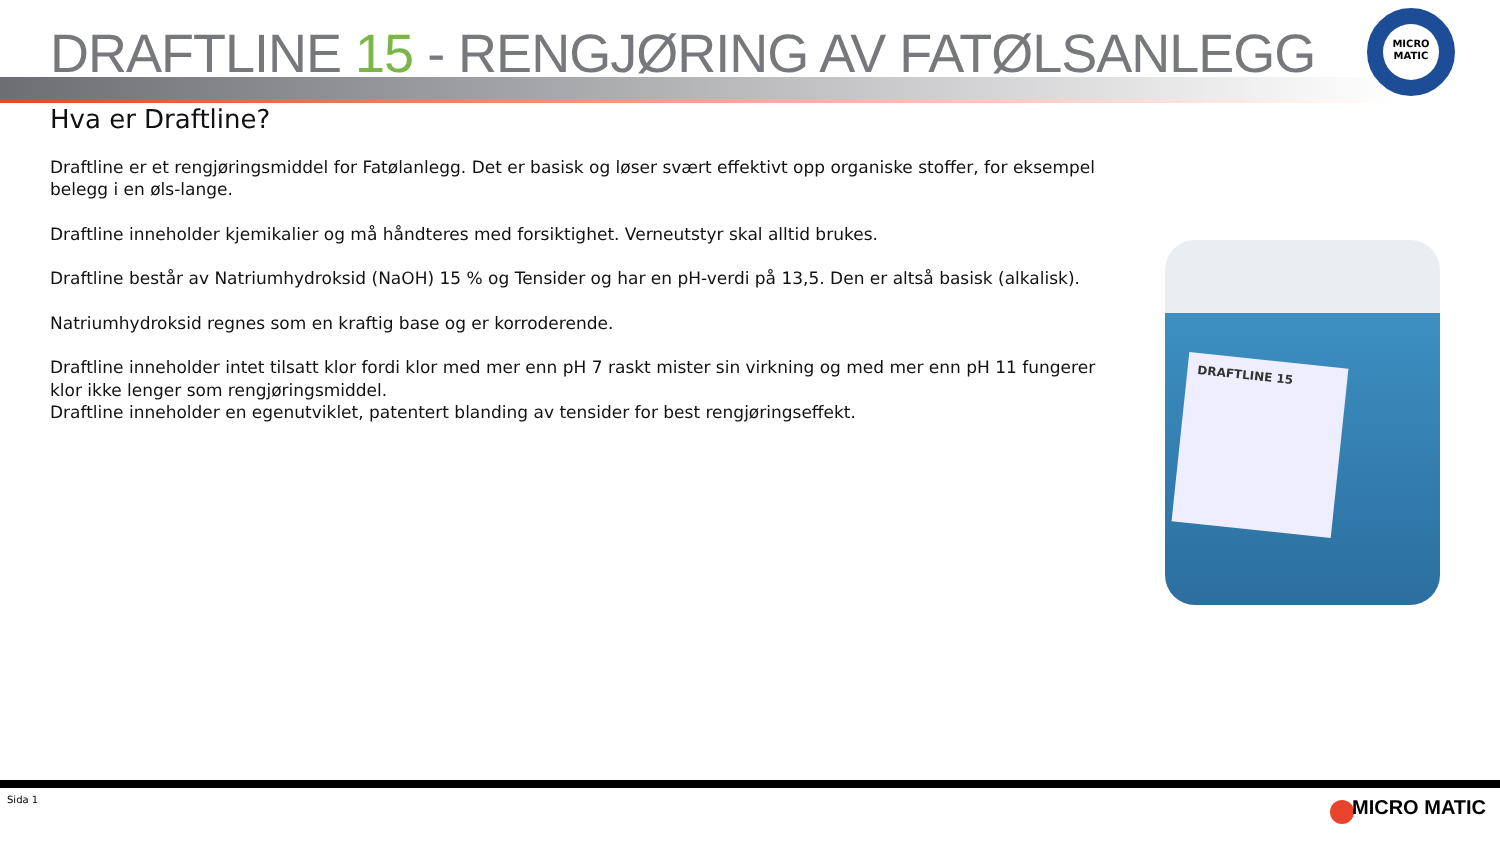DRAFTLINE 15 - RENGJØRING AV FATØLSANLEGG
MICRO MATIC
Hva er Draftline?
Draftline er et rengjøringsmiddel for Fatølanlegg. Det er basisk og løser svært effektivt opp organiske stoffer, for eksempel belegg i en øls-lange.
Draftline inneholder kjemikalier og må håndteres med forsiktighet. Verneutstyr skal alltid brukes.
Draftline består av Natriumhydroksid (NaOH) 15 % og Tensider og har en pH-verdi på 13,5. Den er altså basisk (alkalisk).
Natriumhydroksid regnes som en kraftig base og er korroderende.
Draftline inneholder intet tilsatt klor fordi klor med mer enn pH 7 raskt mister sin virkning og med mer enn pH 11 fungerer klor ikke lenger som rengjøringsmiddel.
Draftline inneholder en egenutviklet, patentert blanding av tensider for best rengjøringseffekt.
DRAFTLINE 15
Sida 1 MICRO MATIC